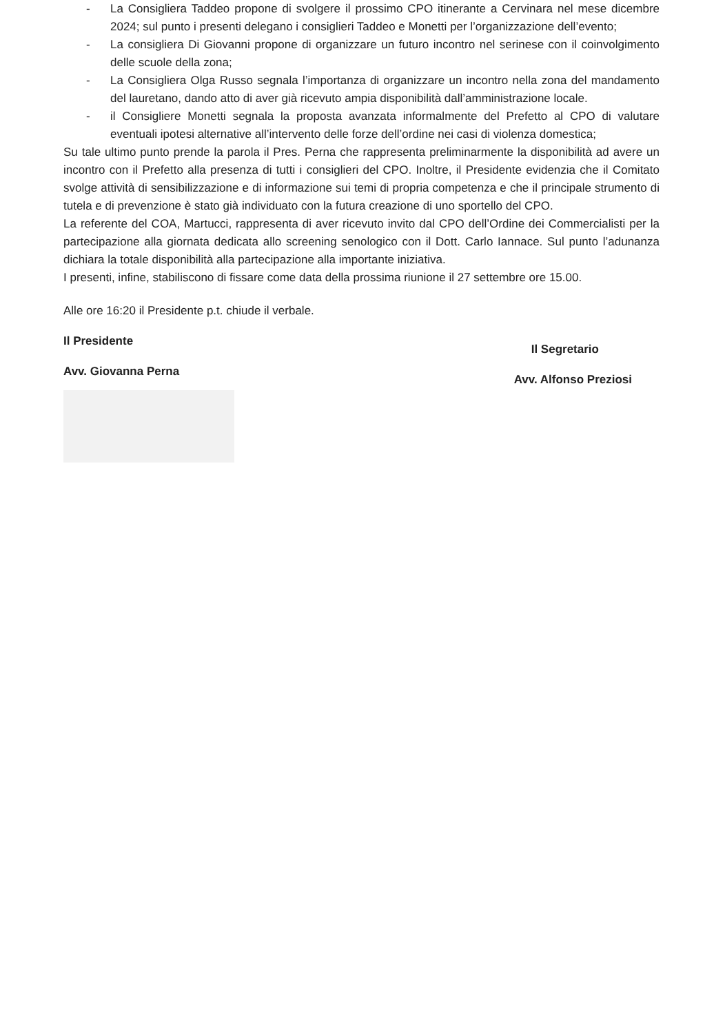- La Consigliera Taddeo propone di svolgere il prossimo CPO itinerante a Cervinara nel mese dicembre 2024; sul punto i presenti delegano i consiglieri Taddeo e Monetti per l’organizzazione dell’evento;
- La consigliera Di Giovanni propone di organizzare un futuro incontro nel serinese con il coinvolgimento delle scuole della zona;
- La Consigliera Olga Russo segnala l’importanza di organizzare un incontro nella zona del mandamento del lauretano, dando atto di aver già ricevuto ampia disponibilità dall’amministrazione locale.
- il Consigliere Monetti segnala la proposta avanzata informalmente del Prefetto al CPO di valutare eventuali ipotesi alternative all’intervento delle forze dell’ordine nei casi di violenza domestica;
Su tale ultimo punto prende la parola il Pres. Perna che rappresenta preliminarmente la disponibilità ad avere un incontro con il Prefetto alla presenza di tutti i consiglieri del CPO. Inoltre, il Presidente evidenzia che il Comitato svolge attività di sensibilizzazione e di informazione sui temi di propria competenza e che il principale strumento di tutela e di prevenzione è stato già individuato con la futura creazione di uno sportello del CPO.
La referente del COA, Martucci, rappresenta di aver ricevuto invito dal CPO dell’Ordine dei Commercialisti per la partecipazione alla giornata dedicata allo screening senologico con il Dott. Carlo Iannace. Sul punto l’adunanza dichiara la totale disponibilità alla partecipazione alla importante iniziativa.
I presenti, infine, stabiliscono di fissare come data della prossima riunione il 27 settembre ore 15.00.
Alle ore 16:20 il Presidente p.t. chiude il verbale.
Il Presidente
Avv. Giovanna Perna
Il Segretario
Avv. Alfonso Preziosi